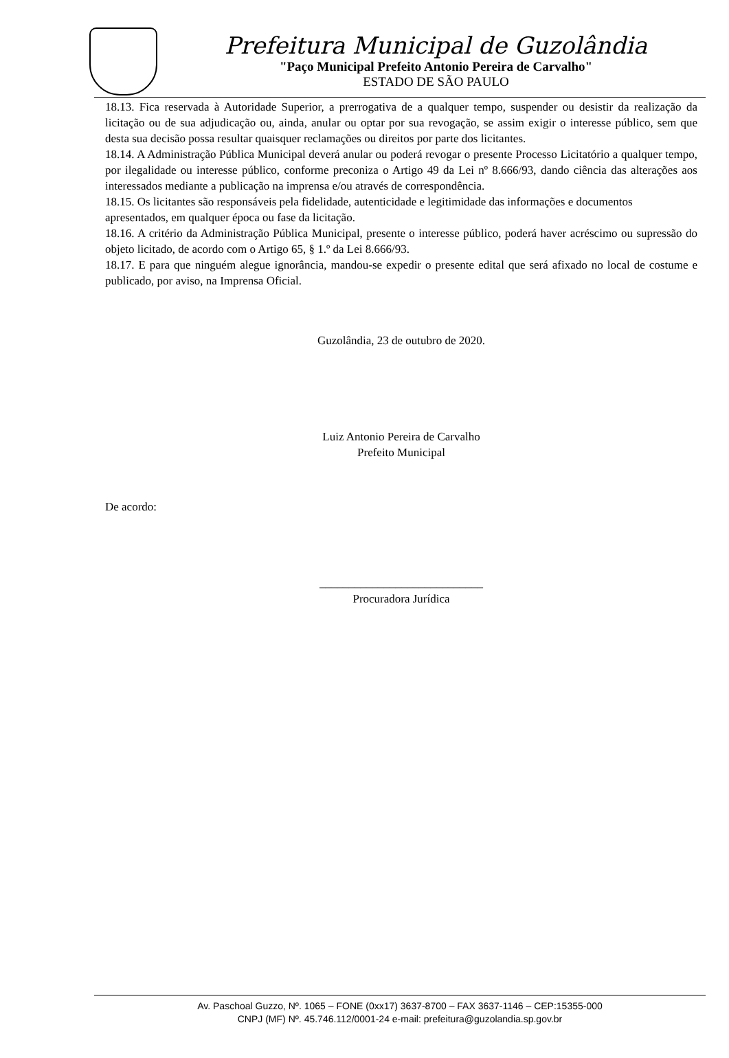Prefeitura Municipal de Guzolândia
"Paço Municipal Prefeito Antonio Pereira de Carvalho"
ESTADO DE SÃO PAULO
18.13. Fica reservada à Autoridade Superior, a prerrogativa de a qualquer tempo, suspender ou desistir da realização da licitação ou de sua adjudicação ou, ainda, anular ou optar por sua revogação, se assim exigir o interesse público, sem que desta sua decisão possa resultar quaisquer reclamações ou direitos por parte dos licitantes.
18.14. A Administração Pública Municipal deverá anular ou poderá revogar o presente Processo Licitatório a qualquer tempo, por ilegalidade ou interesse público, conforme preconiza o Artigo 49 da Lei nº 8.666/93, dando ciência das alterações aos interessados mediante a publicação na imprensa e/ou através de correspondência.
18.15. Os licitantes são responsáveis pela fidelidade, autenticidade e legitimidade das informações e documentos apresentados, em qualquer época ou fase da licitação.
18.16. A critério da Administração Pública Municipal, presente o interesse público, poderá haver acréscimo ou supressão do objeto licitado, de acordo com o Artigo 65, § 1.º da Lei 8.666/93.
18.17. E para que ninguém alegue ignorância, mandou-se expedir o presente edital que será afixado no local de costume e publicado, por aviso, na Imprensa Oficial.
Guzolândia, 23 de outubro de 2020.
Luiz Antonio Pereira de Carvalho
Prefeito Municipal
De acordo:
____________________________
Procuradora Jurídica
Av. Paschoal Guzzo, Nº. 1065 – FONE (0xx17) 3637-8700 – FAX 3637-1146 – CEP:15355-000
CNPJ (MF) Nº. 45.746.112/0001-24 e-mail: prefeitura@guzolandia.sp.gov.br